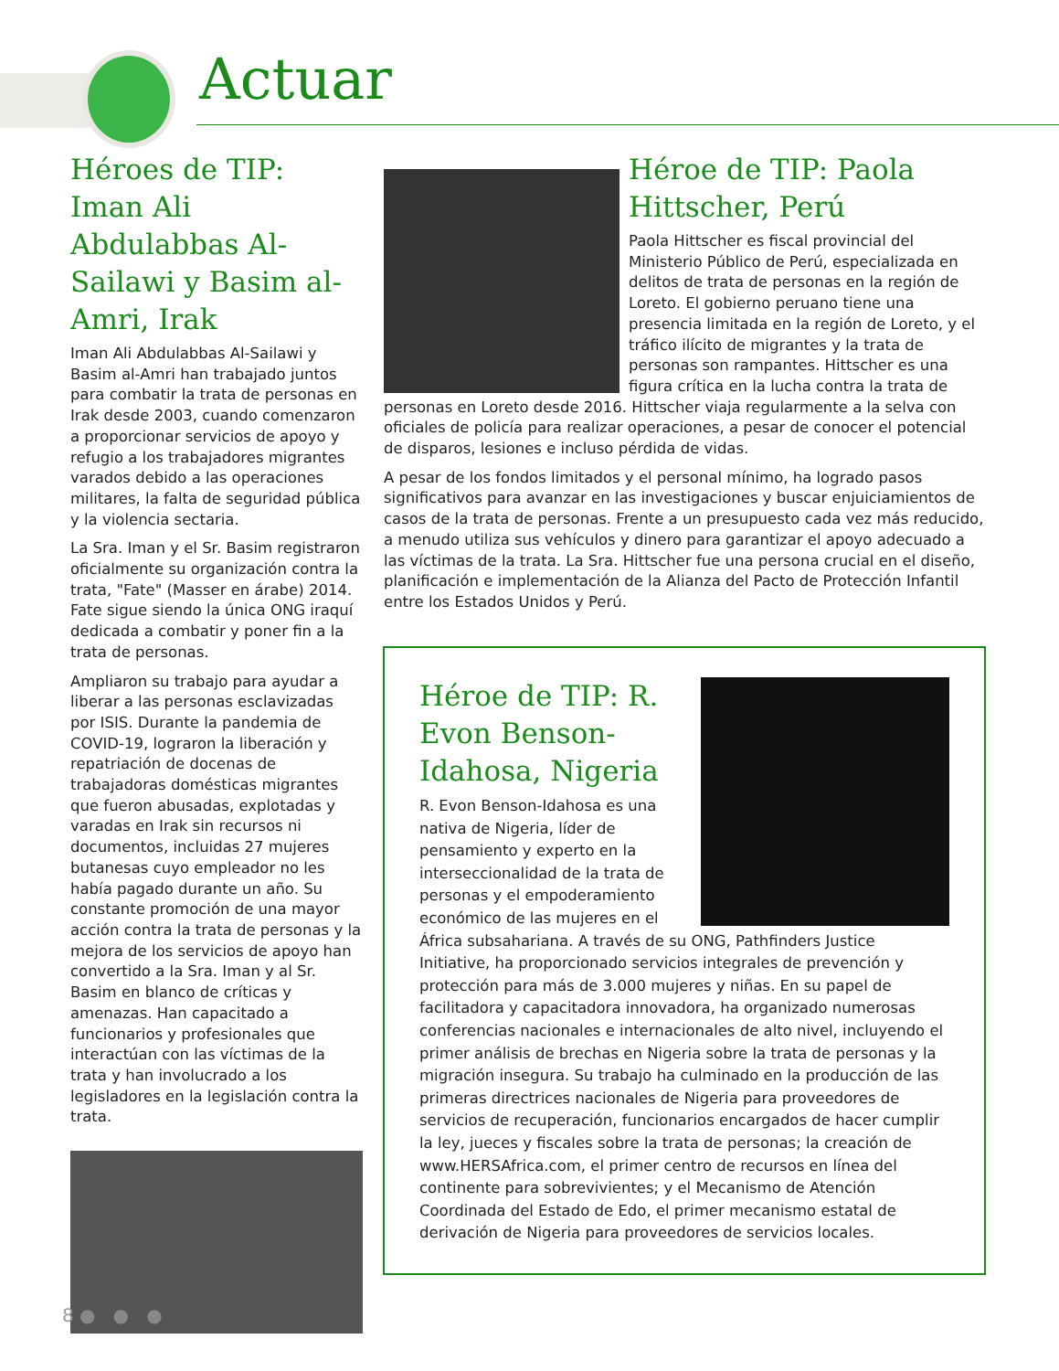Actuar
Héroes de TIP: Iman Ali Abdulabbas Al-Sailawi y Basim al-Amri, Irak
Iman Ali Abdulabbas Al-Sailawi y Basim al-Amri han trabajado juntos para combatir la trata de personas en Irak desde 2003, cuando comenzaron a proporcionar servicios de apoyo y refugio a los trabajadores migrantes varados debido a las operaciones militares, la falta de seguridad pública y la violencia sectaria.
La Sra. Iman y el Sr. Basim registraron oficialmente su organización contra la trata, "Fate" (Masser en árabe) 2014. Fate sigue siendo la única ONG iraquí dedicada a combatir y poner fin a la trata de personas.
Ampliaron su trabajo para ayudar a liberar a las personas esclavizadas por ISIS. Durante la pandemia de COVID-19, lograron la liberación y repatriación de docenas de trabajadoras domésticas migrantes que fueron abusadas, explotadas y varadas en Irak sin recursos ni documentos, incluidas 27 mujeres butanesas cuyo empleador no les había pagado durante un año. Su constante promoción de una mayor acción contra la trata de personas y la mejora de los servicios de apoyo han convertido a la Sra. Iman y al Sr. Basim en blanco de críticas y amenazas. Han capacitado a funcionarios y profesionales que interactúan con las víctimas de la trata y han involucrado a los legisladores en la legislación contra la trata.
Héroe de TIP: Paola Hittscher, Perú
Paola Hittscher es fiscal provincial del Ministerio Público de Perú, especializada en delitos de trata de personas en la región de Loreto. El gobierno peruano tiene una presencia limitada en la región de Loreto, y el tráfico ilícito de migrantes y la trata de personas son rampantes. Hittscher es una figura crítica en la lucha contra la trata de personas en Loreto desde 2016. Hittscher viaja regularmente a la selva con oficiales de policía para realizar operaciones, a pesar de conocer el potencial de disparos, lesiones e incluso pérdida de vidas.
A pesar de los fondos limitados y el personal mínimo, ha logrado pasos significativos para avanzar en las investigaciones y buscar enjuiciamientos de casos de la trata de personas. Frente a un presupuesto cada vez más reducido, a menudo utiliza sus vehículos y dinero para garantizar el apoyo adecuado a las víctimas de la trata. La Sra. Hittscher fue una persona crucial en el diseño, planificación e implementación de la Alianza del Pacto de Protección Infantil entre los Estados Unidos y Perú.
Héroe de TIP: R. Evon Benson-Idahosa, Nigeria
R. Evon Benson-Idahosa es una nativa de Nigeria, líder de pensamiento y experto en la interseccionalidad de la trata de personas y el empoderamiento económico de las mujeres en el África subsahariana. A través de su ONG, Pathfinders Justice Initiative, ha proporcionado servicios integrales de prevención y protección para más de 3.000 mujeres y niñas. En su papel de facilitadora y capacitadora innovadora, ha organizado numerosas conferencias nacionales e internacionales de alto nivel, incluyendo el primer análisis de brechas en Nigeria sobre la trata de personas y la migración insegura. Su trabajo ha culminado en la producción de las primeras directrices nacionales de Nigeria para proveedores de servicios de recuperación, funcionarios encargados de hacer cumplir la ley, jueces y fiscales sobre la trata de personas; la creación de www.HERSAfrica.com, el primer centro de recursos en línea del continente para sobrevivientes; y el Mecanismo de Atención Coordinada del Estado de Edo, el primer mecanismo estatal de derivación de Nigeria para proveedores de servicios locales.
8 ● ● ●